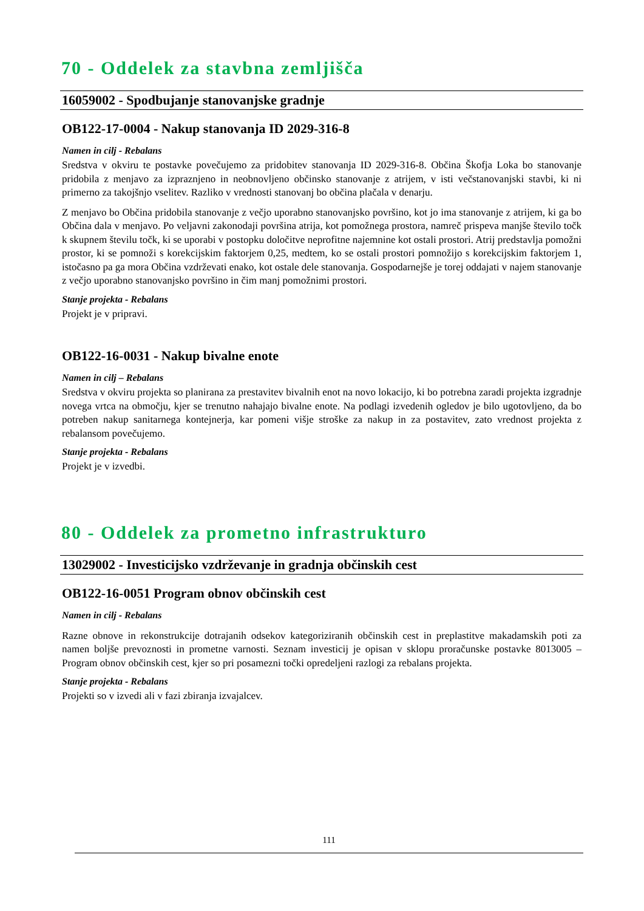70 - Oddelek za stavbna zemljišča
16059002 - Spodbujanje stanovanjske gradnje
OB122-17-0004 - Nakup stanovanja ID 2029-316-8
Namen in cilj - Rebalans
Sredstva v okviru te postavke povečujemo za pridobitev stanovanja ID 2029-316-8. Občina Škofja Loka bo stanovanje pridobila z menjavo za izpraznjeno in neobnovljeno občinsko stanovanje z atrijem, v isti večstanovanjski stavbi, ki ni primerno za takojšnjo vselitev. Razliko v vrednosti stanovanj bo občina plačala v denarju.
Z menjavo bo Občina pridobila stanovanje z večjo uporabno stanovanjsko površino, kot jo ima stanovanje z atrijem, ki ga bo Občina dala v menjavo. Po veljavni zakonodaji površina atrija, kot pomožnega prostora, namreč prispeva manjše število točk k skupnem številu točk, ki se uporabi v postopku določitve neprofitne najemnine kot ostali prostori. Atrij predstavlja pomožni prostor, ki se pomnoži s korekcijskim faktorjem 0,25, medtem, ko se ostali prostori pomnožijo s korekcijskim faktorjem 1, istočasno pa ga mora Občina vzdrževati enako, kot ostale dele stanovanja. Gospodarnejše je torej oddajati v najem stanovanje z večjo uporabno stanovanjsko površino in čim manj pomožnimi prostori.
Stanje projekta - Rebalans
Projekt je v pripravi.
OB122-16-0031 - Nakup bivalne enote
Namen in cilj – Rebalans
Sredstva v okviru projekta so planirana za prestavitev bivalnih enot na novo lokacijo, ki bo potrebna zaradi projekta izgradnje novega vrtca na območju, kjer se trenutno nahajajo bivalne enote. Na podlagi izvedenih ogledov je bilo ugotovljeno, da bo potreben nakup sanitarnega kontejnerja, kar pomeni višje stroške za nakup in za postavitev, zato vrednost projekta z rebalansom povečujemo.
Stanje projekta - Rebalans
Projekt je v izvedbi.
80 - Oddelek za prometno infrastrukturo
13029002 - Investicijsko vzdrževanje in gradnja občinskih cest
OB122-16-0051 Program obnov občinskih cest
Namen in cilj - Rebalans
Razne obnove in rekonstrukcije dotrajanih odsekov kategoriziranih občinskih cest in preplastitve makadamskih poti za namen boljše prevoznosti in prometne varnosti. Seznam investicij je opisan v sklopu proračunske postavke 8013005 – Program obnov občinskih cest, kjer so pri posamezni točki opredeljeni razlogi za rebalans projekta.
Stanje projekta - Rebalans
Projekti so v izvedi ali v fazi zbiranja izvajalcev.
111